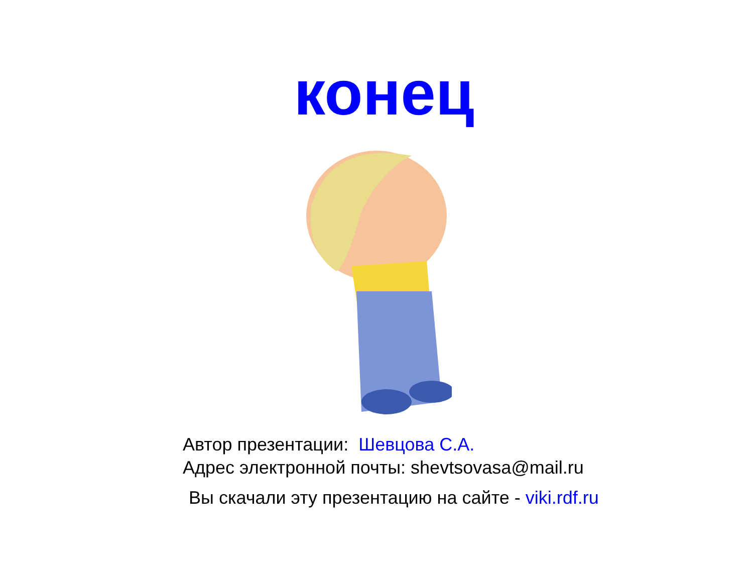конец
Автор презентации: Шевцова С.А.
Адрес электронной почты: shevtsovasa@mail.ru
Вы скачали эту презентацию на сайте - viki.rdf.ru